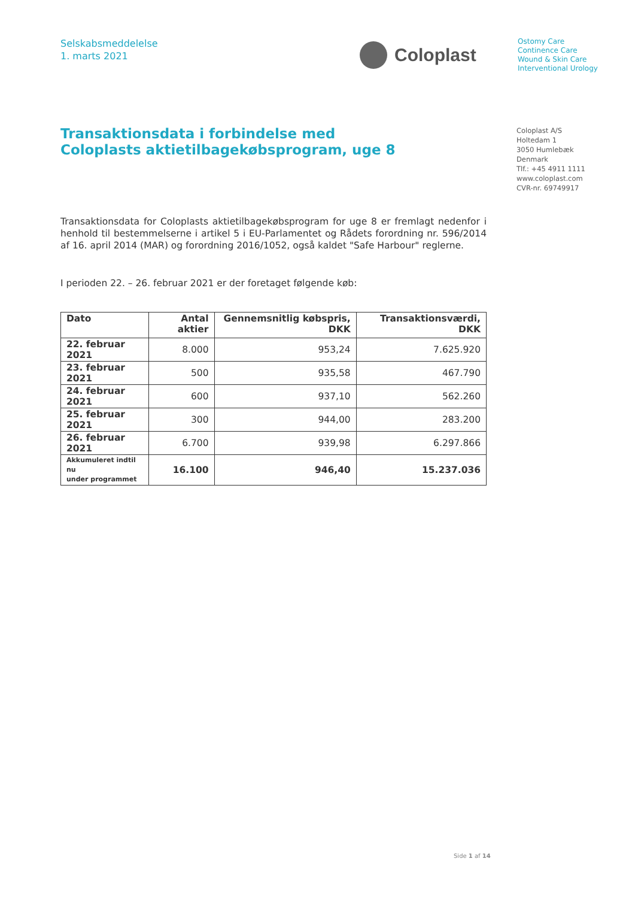Selskabsmeddelelse
1. marts 2021
Coloplast
Ostomy Care
Continence Care
Wound & Skin Care
Interventional Urology
Transaktionsdata i forbindelse med
Coloplasts aktietilbagekøbsprogram, uge 8
Coloplast A/S
Holtedam 1
3050 Humlebæk
Denmark
Tlf.: +45 4911 1111
www.coloplast.com
CVR-nr. 69749917
Transaktionsdata for Coloplasts aktietilbagekøbsprogram for uge 8 er fremlagt nedenfor i henhold til bestemmelserne i artikel 5 i EU-Parlamentet og Rådets forordning nr. 596/2014 af 16. april 2014 (MAR) og forordning 2016/1052, også kaldet "Safe Harbour" reglerne.
I perioden 22. – 26. februar 2021 er der foretaget følgende køb:
| Dato | Antal aktier | Gennemsnitlig købspris, DKK | Transaktionsværdi, DKK |
| --- | --- | --- | --- |
| 22. februar 2021 | 8.000 | 953,24 | 7.625.920 |
| 23. februar 2021 | 500 | 935,58 | 467.790 |
| 24. februar 2021 | 600 | 937,10 | 562.260 |
| 25. februar 2021 | 300 | 944,00 | 283.200 |
| 26. februar 2021 | 6.700 | 939,98 | 6.297.866 |
| Akkumuleret indtil nu under programmet | 16.100 | 946,40 | 15.237.036 |
Side 1 af 14